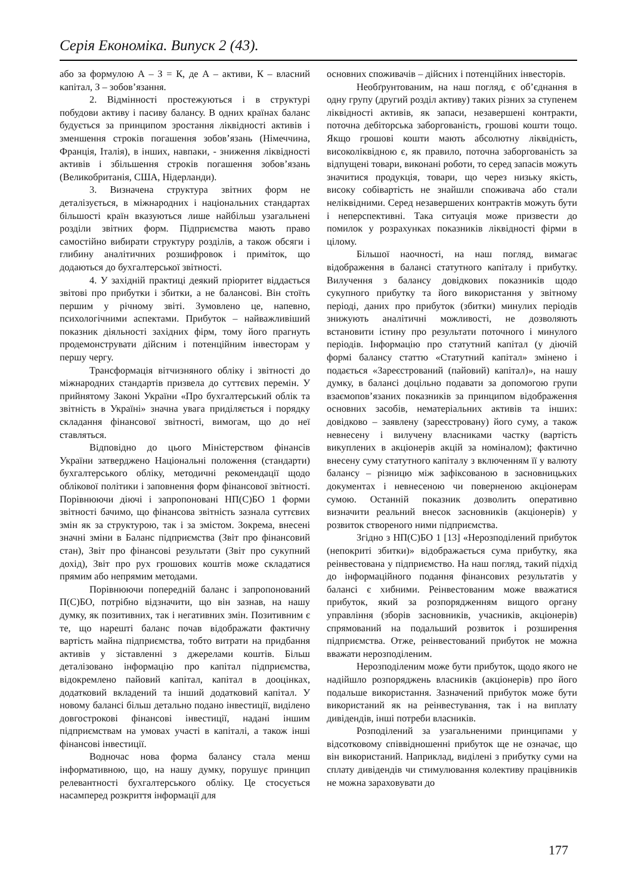Серія Економіка. Випуск 2 (43).
або за формулою А – З = К, де А – активи, К – власний капітал, З – зобов’язання.
2. Відмінності простежуються і в структурі побудови активу і пасиву балансу. В одних країнах баланс будується за принципом зростання ліквідності активів і зменшення строків погашення зобов’язань (Німеччина, Франція, Італія), в інших, навпаки, - зниження ліквідності активів і збільшення строків погашення зобов’язань (Великобританія, США, Нідерланди).
3. Визначена структура звітних форм не деталізується, в міжнародних і національних стандартах більшості країн вказуються лише найбільш узагальнені розділи звітних форм. Підприємства мають право самостійно вибирати структуру розділів, а також обсяги і глибину аналітичних розшифровок і приміток, що додаються до бухгалтерської звітності.
4. У західній практиці деякий пріоритет віддається звітові про прибутки і збитки, а не балансові. Він стоїть першим у річному звіті. Зумовлено це, напевно, психологічними аспектами. Прибуток – найважливіший показник діяльності західних фірм, тому його прагнуть продемонструвати дійсним і потенційним інвесторам у першу чергу.
Трансформація вітчизняного обліку і звітності до міжнародних стандартів призвела до суттєвих перемін. У прийнятому Законі України «Про бухгалтерський облік та звітність в Україні» значна увага приділяється і порядку складання фінансової звітності, вимогам, що до неї ставляться.
Відповідно до цього Міністерством фінансів України затверджено Національні положення (стандарти) бухгалтерського обліку, методичні рекомендації щодо облікової політики і заповнення форм фінансової звітності. Порівнюючи діючі і запропоновані НП(С)БО 1 форми звітності бачимо, що фінансова звітність зазнала суттєвих змін як за структурою, так і за змістом. Зокрема, внесені значні зміни в Баланс підприємства (Звіт про фінансовий стан), Звіт про фінансові результати (Звіт про сукупний дохід), Звіт про рух грошових коштів може складатися прямим або непрямим методами.
Порівнюючи попередній баланс і запропонований П(С)БО, потрібно відзначити, що він зазнав, на нашу думку, як позитивних, так і негативних змін. Позитивним є те, що нарешті баланс почав відображати фактичну вартість майна підприємства, тобто витрати на придбання активів у зіставленні з джерелами коштів. Більш деталізовано інформацію про капітал підприємства, відокремлено пайовий капітал, капітал в дооцінках, додатковий вкладений та інший додатковий капітал. У новому балансі більш детально подано інвестиції, виділено довгострокові фінансові інвестиції, надані іншим підприємствам на умовах участі в капіталі, а також інші фінансові інвестиції.
Водночас нова форма балансу стала менш інформативною, що, на нашу думку, порушує принцип релевантності бухгалтерського обліку. Це стосується насамперед розкриття інформації для
основних споживачів – дійсних і потенційних інвесторів.
Необґрунтованим, на наш погляд, є об’єднання в одну групу (другий розділ активу) таких різних за ступенем ліквідності активів, як запаси, незавершені контракти, поточна дебіторська заборгованість, грошові кошти тощо. Якщо грошові кошти мають абсолютну ліквідність, високоліквідною є, як правило, поточна заборгованість за відпущені товари, виконані роботи, то серед запасів можуть значитися продукція, товари, що через низьку якість, високу собівартість не знайшли споживача або стали неліквідними. Серед незавершених контрактів можуть бути і неперспективні. Така ситуація може призвести до помилок у розрахунках показників ліквідності фірми в цілому.
Більшої наочності, на наш погляд, вимагає відображення в балансі статутного капіталу і прибутку. Вилучення з балансу довідкових показників щодо сукупного прибутку та його використання у звітному періоді, даних про прибуток (збитки) минулих періодів знижують аналітичні можливості, не дозволяють встановити істину про результати поточного і минулого періодів. Інформацію про статутний капітал (у діючій формі балансу статтю «Статутний капітал» змінено і подається «Зареєстрований (пайовий) капітал)», на нашу думку, в балансі доцільно подавати за допомогою групи взаємопов’язаних показників за принципом відображення основних засобів, нематеріальних активів та інших: довідково – заявлену (зареєстровану) його суму, а також невнесену і вилучену власниками частку (вартість викуплених в акціонерів акцій за номіналом); фактично внесену суму статутного капіталу з включенням її у валюту балансу – різницю між зафіксованою в засновницьких документах і невнесеною чи поверненою акціонерам сумою. Останній показник дозволить оперативно визначити реальний внесок засновників (акціонерів) у розвиток створеного ними підприємства.
Згідно з НП(С)БО 1 [13] «Нерозподілений прибуток (непокриті збитки)» відображається сума прибутку, яка реінвестована у підприємство. На наш погляд, такий підхід до інформаційного подання фінансових результатів у балансі є хибними. Реінвестованим може вважатися прибуток, який за розпорядженням вищого органу управління (зборів засновників, учасників, акціонерів) спрямований на подальший розвиток і розширення підприємства. Отже, реінвестований прибуток не можна вважати нерозподіленим.
Нерозподіленим може бути прибуток, щодо якого не надійшло розпоряджень власників (акціонерів) про його подальше використання. Зазначений прибуток може бути використаний як на реінвестування, так і на виплату дивідендів, інші потреби власників.
Розподілений за узагальненими принципами у відсотковому співвідношенні прибуток ще не означає, що він використаний. Наприклад, виділені з прибутку суми на сплату дивідендів чи стимулювання колективу працівників не можна зараховувати до
177